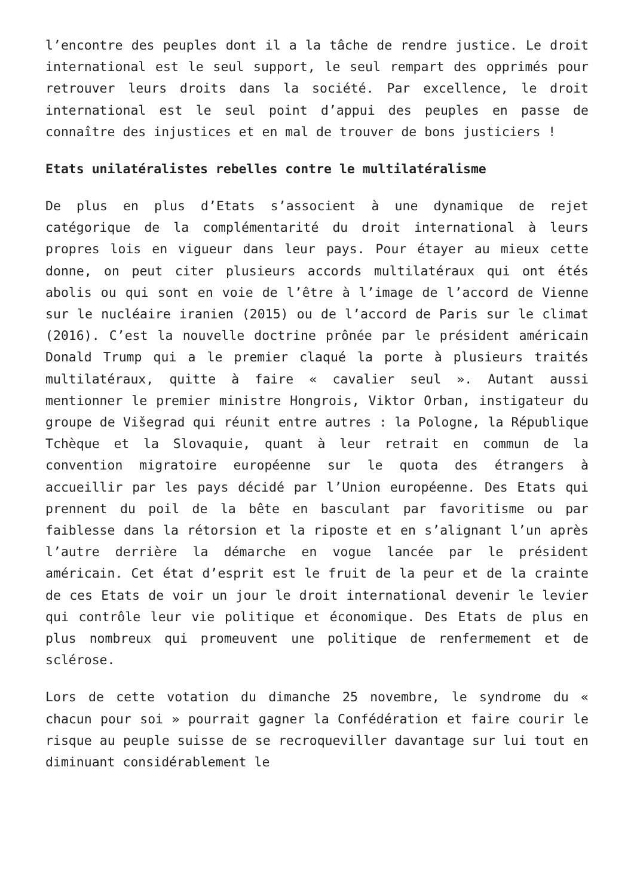l’encontre des peuples dont il a la tâche de rendre justice. Le droit international est le seul support, le seul rempart des opprimés pour retrouver leurs droits dans la société. Par excellence, le droit international est le seul point d’appui des peuples en passe de connaître des injustices et en mal de trouver de bons justiciers !
Etats unilatéralistes rebelles contre le multilatéralisme
De plus en plus d’Etats s’associent à une dynamique de rejet catégorique de la complémentarité du droit international à leurs propres lois en vigueur dans leur pays. Pour étayer au mieux cette donne, on peut citer plusieurs accords multilatéraux qui ont étés abolis ou qui sont en voie de l’être à l’image de l’accord de Vienne sur le nucléaire iranien (2015) ou de l’accord de Paris sur le climat (2016). C’est la nouvelle doctrine prônée par le président américain Donald Trump qui a le premier claqué la porte à plusieurs traités multilatéraux, quitte à faire « cavalier seul ». Autant aussi mentionner le premier ministre Hongrois, Viktor Orban, instigateur du groupe de Višegrad qui réunit entre autres : la Pologne, la République Tchèque et la Slovaquie, quant à leur retrait en commun de la convention migratoire européenne sur le quota des étrangers à accueillir par les pays décidé par l’Union européenne. Des Etats qui prennent du poil de la bête en basculant par favoritisme ou par faiblesse dans la rétorsion et la riposte et en s’alignant l’un après l’autre derrière la démarche en vogue lancée par le président américain. Cet état d’esprit est le fruit de la peur et de la crainte de ces Etats de voir un jour le droit international devenir le levier qui contrôle leur vie politique et économique. Des Etats de plus en plus nombreux qui promeuvent une politique de renfermement et de sclérose.
Lors de cette votation du dimanche 25 novembre, le syndrome du « chacun pour soi » pourrait gagner la Confédération et faire courir le risque au peuple suisse de se recroqueviller davantage sur lui tout en diminuant considérablement le